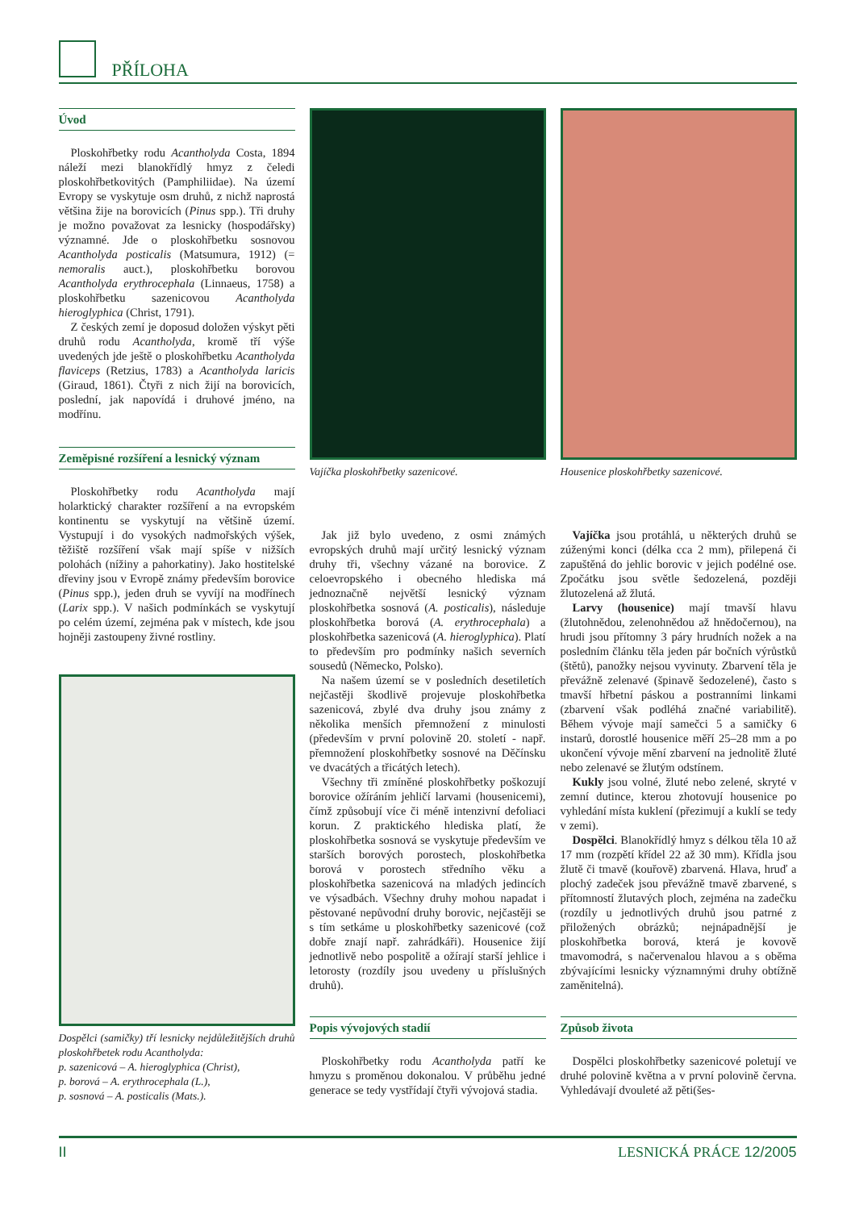PŘÍLOHA
Úvod
Ploskohřbetky rodu Acantholyda Costa, 1894 náleží mezi blanokřídlý hmyz z čeledi ploskohřbetkovitých (Pamphiliidae). Na území Evropy se vyskytuje osm druhů, z nichž naprostá většina žije na borovicích (Pinus spp.). Tři druhy je možno považovat za lesnicky (hospodářsky) významné. Jde o ploskohřbetku sosnovou Acantholyda posticalis (Matsumura, 1912) (= nemoralis auct.), ploskohřbetku borovou Acantholyda erythrocephala (Linnaeus, 1758) a ploskohřbetku sazenicovou Acantholyda hieroglyphica (Christ, 1791).
Z českých zemí je doposud doložen výskyt pěti druhů rodu Acantholyda, kromě tří výše uvedených jde ještě o ploskohřbetku Acantholyda flaviceps (Retzius, 1783) a Acantholyda laricis (Giraud, 1861). Čtyři z nich žijí na borovicích, poslední, jak napovídá i druhové jméno, na modřínu.
Zeměpisné rozšíření a lesnický význam
Ploskohřbetky rodu Acantholyda mají holarktický charakter rozšíření a na evropském kontinentu se vyskytují na většině území. Vystupují i do vysokých nadmořských výšek, těžiště rozšíření však mají spíše v nižších polohách (nížiny a pahorkatiny). Jako hostitelské dřeviny jsou v Evropě známy především borovice (Pinus spp.), jeden druh se vyvíjí na modřínech (Larix spp.). V našich podmínkách se vyskytují po celém území, zejména pak v místech, kde jsou hojněji zastoupeny živné rostliny.
Dospělci (samičky) tří lesnicky nejdůležitějších druhů ploskohřbetek rodu Acantholyda:
p. sazenicová – A. hieroglyphica (Christ),
p. borová – A. erythrocephala (L.),
p. sosnová – A. posticalis (Mats.).
Vajíčka ploskohřbetky sazenicové.
Jak již bylo uvedeno, z osmi známých evropských druhů mají určitý lesnický význam druhy tři, všechny vázané na borovice. Z celoevropského i obecného hlediska má jednoznačně největší lesnický význam ploskohřbetka sosnová (A. posticalis), následuje ploskohřbetka borová (A. erythrocephala) a ploskohřbetka sazenicová (A. hieroglyphica). Platí to především pro podmínky našich severních sousedů (Německo, Polsko).
Na našem území se v posledních desetiletích nejčastěji škodlivě projevuje ploskohřbetka sazenicová, zbylé dva druhy jsou známy z několika menších přemnožení z minulosti (především v první polovině 20. století - např. přemnožení ploskohřbetky sosnové na Děčínsku ve dvacátých a třicátých letech).
Všechny tři zmíněné ploskohřbetky poškozují borovice ožíráním jehličí larvami (housenicemi), čímž způsobují více či méně intenzivní defoliaci korun. Z praktického hlediska platí, že ploskohřbetka sosnová se vyskytuje především ve starších borových porostech, ploskohřbetka borová v porostech středního věku a ploskohřbetka sazenicová na mladých jedincích ve výsadbách. Všechny druhy mohou napadat i pěstované nepůvodní druhy borovic, nejčastěji se s tím setkáme u ploskohřbetky sazenicové (což dobře znají např. zahrádkáři). Housenice žijí jednotlivě nebo pospolitě a ožírají starší jehlice i letorosty (rozdíly jsou uvedeny u příslušných druhů).
Popis vývojových stadií
Ploskohřbetky rodu Acantholyda patří ke hmyzu s proměnou dokonalou. V průběhu jedné generace se tedy vystřídají čtyři vývojová stadia.
Housenice ploskohřbetky sazenicové.
Vajíčka jsou protáhlá, u některých druhů se zúženými konci (délka cca 2 mm), přilepená či zapuštěná do jehlic borovic v jejich podélné ose. Zpočátku jsou světle šedozelená, později žlutozelená až žlutá.
Larvy (housenice) mají tmavší hlavu (žlutohnědou, zelenohnědou až hnědočernou), na hrudi jsou přítomny 3 páry hrudních nožek a na posledním článku těla jeden pár bočních výrůstků (štětů), panožky nejsou vyvinuty. Zbarvení těla je převážně zelenavé (špinavě šedozelené), často s tmavší hřbetní páskou a postranními linkami (zbarvení však podléhá značné variabilitě). Během vývoje mají samečci 5 a samičky 6 instarů, dorostlé housenice měří 25–28 mm a po ukončení vývoje mění zbarvení na jednolitě žluté nebo zelenavé se žlutým odstínem.
Kukly jsou volné, žluté nebo zelené, skryté v zemní dutince, kterou zhotovují housenice po vyhledání místa kuklení (přezimují a kuklí se tedy v zemi).
Dospělci. Blanokřídlý hmyz s délkou těla 10 až 17 mm (rozpětí křídel 22 až 30 mm). Křídla jsou žlutě či tmavě (kouřově) zbarvená. Hlava, hruď a plochý zadeček jsou převážně tmavě zbarvené, s přítomností žlutavých ploch, zejména na zadečku (rozdíly u jednotlivých druhů jsou patrné z přiložených obrázků; nejnápadnější je ploskohřbetka borová, která je kovově tmavomodrá, s načervenalou hlavou a s oběma zbývajícími lesnicky významnými druhy obtížně zaměnitelná).
Způsob života
Dospělci ploskohřbetky sazenicové poletují ve druhé polovině května a v první polovině června. Vyhledávají dvouleté až pěti(šes-
II LESNICKÁ PRÁCE 12/2005